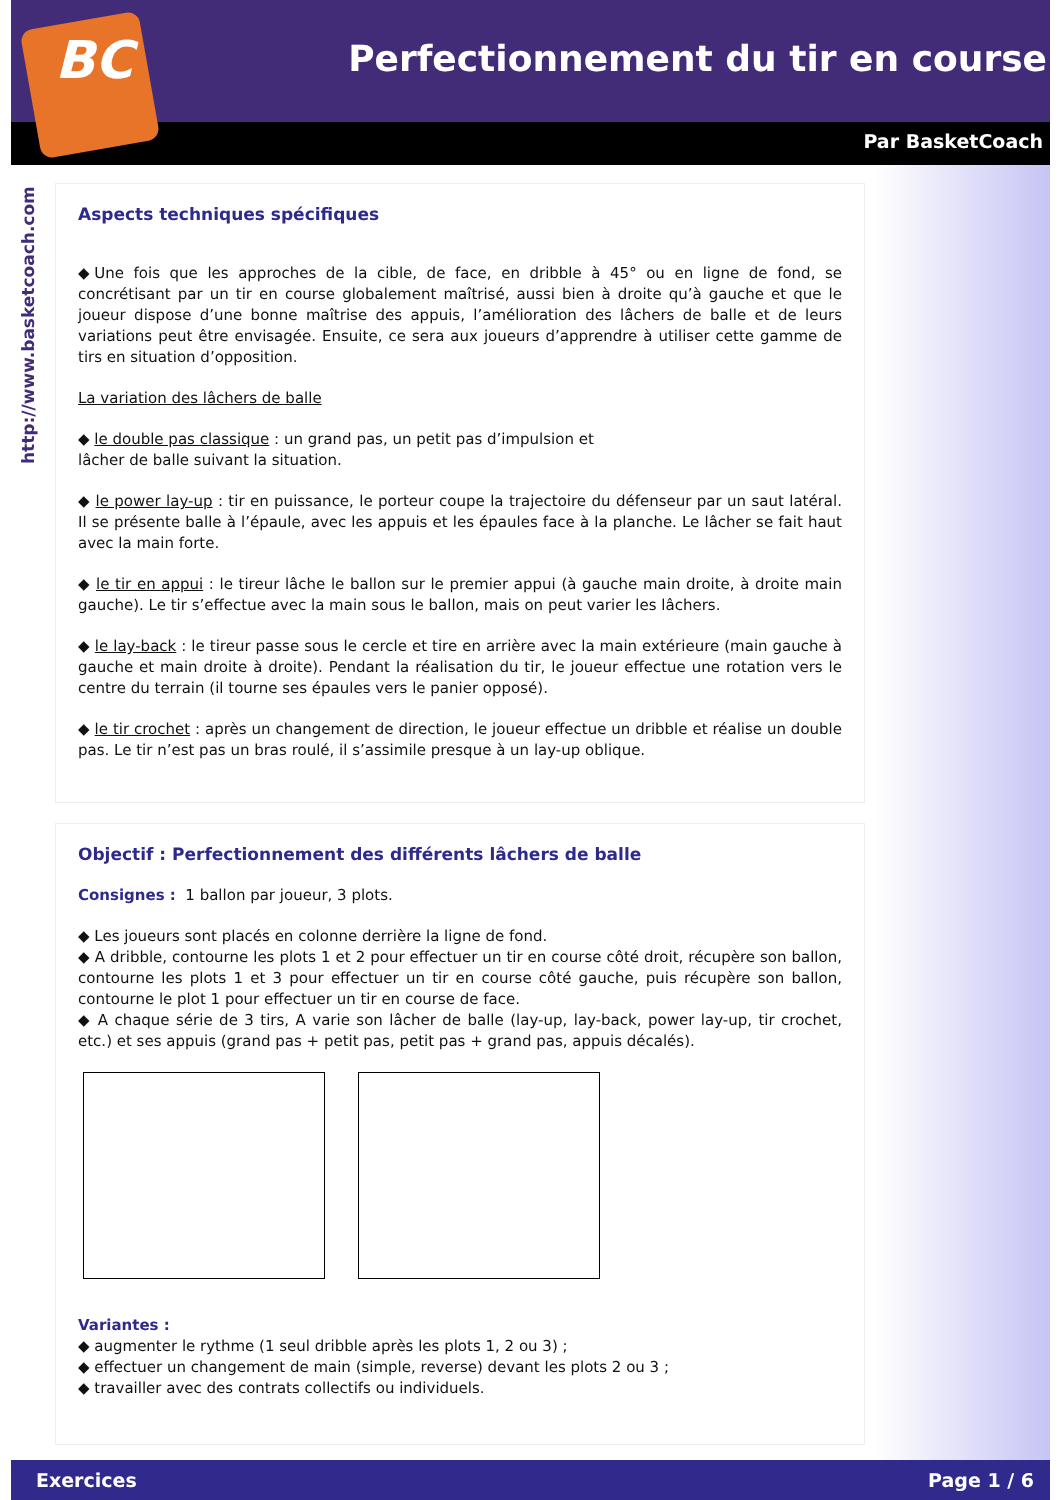BC
Perfectionnement du tir en course
Par BasketCoach
http://www.basketcoach.com
Aspects techniques spécifiques
◆Une fois que les approches de la cible, de face, en dribble à 45° ou en ligne de fond, se concrétisant par un tir en course globalement maîtrisé, aussi bien à droite qu’à gauche et que le joueur dispose d’une bonne maîtrise des appuis, l’amélioration des lâchers de balle et de leurs variations peut être envisagée. Ensuite, ce sera aux joueurs d’apprendre à utiliser cette gamme de tirs en situation d’opposition.
La variation des lâchers de balle
◆ le double pas classique : un grand pas, un petit pas d’impulsion et
lâcher de balle suivant la situation.
◆ le power lay-up : tir en puissance, le porteur coupe la trajectoire du défenseur par un saut latéral. Il se présente balle à l’épaule, avec les appuis et les épaules face à la planche. Le lâcher se fait haut avec la main forte.
◆ le tir en appui : le tireur lâche le ballon sur le premier appui (à gauche main droite, à droite main gauche). Le tir s’effectue avec la main sous le ballon, mais on peut varier les lâchers.
◆ le lay-back : le tireur passe sous le cercle et tire en arrière avec la main extérieure (main gauche à gauche et main droite à droite). Pendant la réalisation du tir, le joueur effectue une rotation vers le centre du terrain (il tourne ses épaules vers le panier opposé).
◆ le tir crochet : après un changement de direction, le joueur effectue un dribble et réalise un double pas. Le tir n’est pas un bras roulé, il s’assimile presque à un lay-up oblique.
Objectif : Perfectionnement des différents lâchers de balle
Consignes : 1 ballon par joueur, 3 plots.
◆ Les joueurs sont placés en colonne derrière la ligne de fond.
◆ A dribble, contourne les plots 1 et 2 pour effectuer un tir en course côté droit, récupère son ballon, contourne les plots 1 et 3 pour effectuer un tir en course côté gauche, puis récupère son ballon, contourne le plot 1 pour effectuer un tir en course de face.
◆ A chaque série de 3 tirs, A varie son lâcher de balle (lay-up, lay-back, power lay-up, tir crochet, etc.) et ses appuis (grand pas + petit pas, petit pas + grand pas, appuis décalés).
Variantes :
◆ augmenter le rythme (1 seul dribble après les plots 1, 2 ou 3) ;
◆ effectuer un changement de main (simple, reverse) devant les plots 2 ou 3 ;
◆ travailler avec des contrats collectifs ou individuels.
Exercices Page 1 / 6